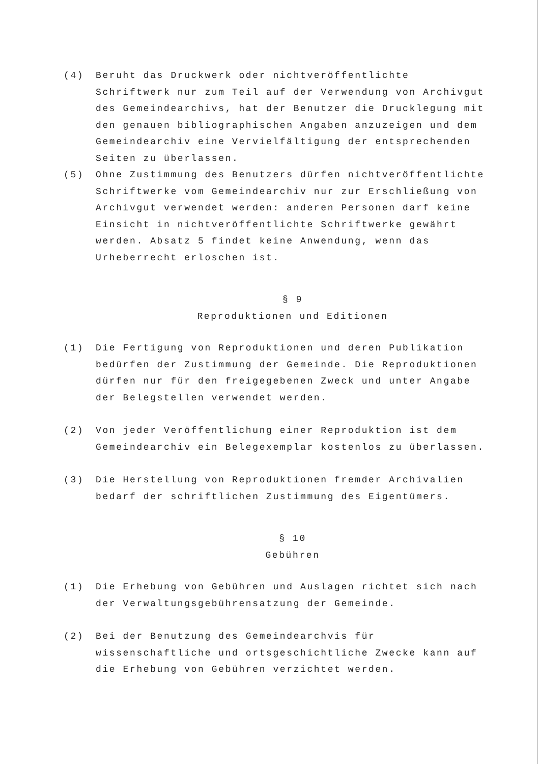(4) Beruht das Druckwerk oder nichtveröffentlichte Schriftwerk nur zum Teil auf der Verwendung von Archivgut des Gemeindearchivs, hat der Benutzer die Drucklegung mit den genauen bibliographischen Angaben anzuzeigen und dem Gemeindearchiv eine Vervielfältigung der entsprechenden Seiten zu überlassen.
(5) Ohne Zustimmung des Benutzers dürfen nichtveröffentlichte Schriftwerke vom Gemeindearchiv nur zur Erschließung von Archivgut verwendet werden: anderen Personen darf keine Einsicht in nichtveröffentlichte Schriftwerke gewährt werden. Absatz 5 findet keine Anwendung, wenn das Urheberrecht erloschen ist.
§ 9
Reproduktionen und Editionen
(1) Die Fertigung von Reproduktionen und deren Publikation bedürfen der Zustimmung der Gemeinde. Die Reproduktionen dürfen nur für den freigegebenen Zweck und unter Angabe der Belegstellen verwendet werden.
(2) Von jeder Veröffentlichung einer Reproduktion ist dem Gemeindearchiv ein Belegexemplar kostenlos zu überlassen.
(3) Die Herstellung von Reproduktionen fremder Archivalien bedarf der schriftlichen Zustimmung des Eigentümers.
§ 10
Gebühren
(1) Die Erhebung von Gebühren und Auslagen richtet sich nach der Verwaltungsgebührensatzung der Gemeinde.
(2) Bei der Benutzung des Gemeindearchvis für wissenschaftliche und ortsgeschichtliche Zwecke kann auf die Erhebung von Gebühren verzichtet werden.